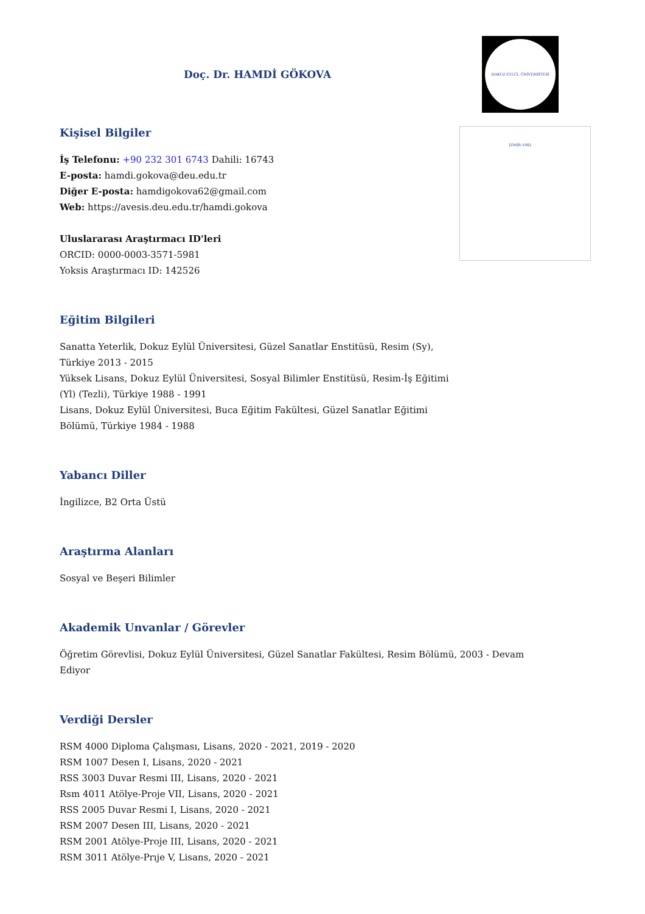Doç. Dr. HAMDİ GÖKOVA
DOKUZ EYLÜL ÜNİVERSİTESİ İZMİR-1982
Kişisel Bilgiler
İş Telefonu: +90 232 301 6743 Dahili: 16743
E-posta: hamdi.gokova@deu.edu.tr
Diğer E-posta: hamdigokova62@gmail.com
Web: https://avesis.deu.edu.tr/hamdi.gokova
Uluslararası Araştırmacı ID'leri
ORCID: 0000-0003-3571-5981
Yoksis Araştırmacı ID: 142526
Eğitim Bilgileri
Sanatta Yeterlik, Dokuz Eylül Üniversitesi, Güzel Sanatlar Enstitüsü, Resim (Sy), Türkiye 2013 - 2015
Yüksek Lisans, Dokuz Eylül Üniversitesi, Sosyal Bilimler Enstitüsü, Resim-İş Eğitimi (Yl) (Tezli), Türkiye 1988 - 1991
Lisans, Dokuz Eylül Üniversitesi, Buca Eğitim Fakültesi, Güzel Sanatlar Eğitimi Bölümü, Türkiye 1984 - 1988
Yabancı Diller
İngilizce, B2 Orta Üstü
Araştırma Alanları
Sosyal ve Beşeri Bilimler
Akademik Unvanlar / Görevler
Öğretim Görevlisi, Dokuz Eylül Üniversitesi, Güzel Sanatlar Fakültesi, Resim Bölümü, 2003 - Devam Ediyor
Verdiği Dersler
RSM 4000 Diploma Çalışması, Lisans, 2020 - 2021, 2019 - 2020
RSM 1007 Desen I, Lisans, 2020 - 2021
RSS 3003 Duvar Resmi III, Lisans, 2020 - 2021
Rsm 4011 Atölye-Proje VII, Lisans, 2020 - 2021
RSS 2005 Duvar Resmi I, Lisans, 2020 - 2021
RSM 2007 Desen III, Lisans, 2020 - 2021
RSM 2001 Atölye-Proje III, Lisans, 2020 - 2021
RSM 3011 Atölye-Prıje V, Lisans, 2020 - 2021